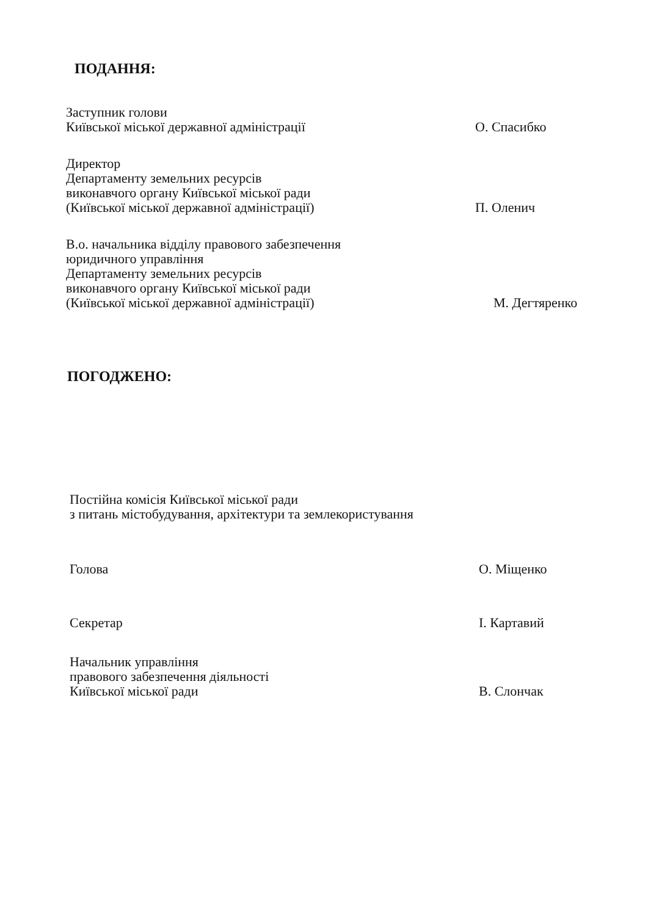ПОДАННЯ:
Заступник голови
Київської міської державної адміністрації
О. Спасибко
Директор
Департаменту земельних ресурсів
виконавчого органу Київської міської ради
(Київської міської державної адміністрації)
П. Оленич
В.о. начальника відділу правового забезпечення
юридичного управління
Департаменту земельних ресурсів
виконавчого органу Київської міської ради
(Київської міської державної адміністрації)
М. Дегтяренко
ПОГОДЖЕНО:
Постійна комісія Київської міської ради
з питань містобудування, архітектури та землекористування
Голова
О. Міщенко
Секретар
І. Картавий
Начальник управління
правового забезпечення діяльності
Київської міської ради
В. Слончак